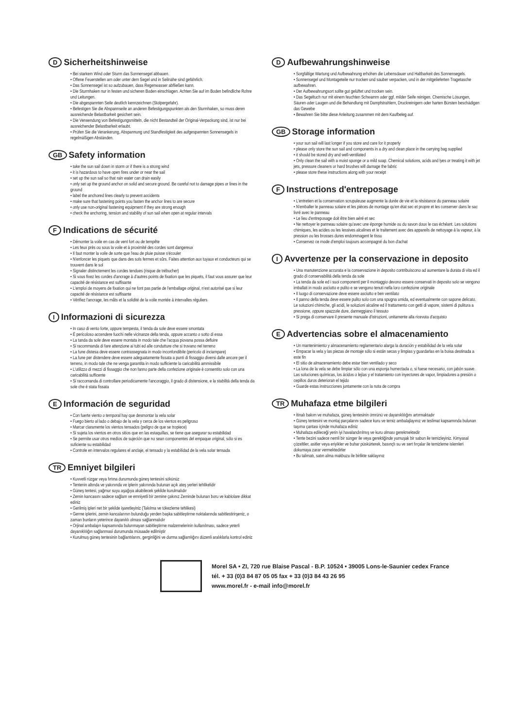D Sicherheitshinweise
• Bei starkem Wind oder Sturm das Sonnensegel abbauen.
• Offene Feuerstellen am oder unter dem Segel und in Seilnähe sind gefährlich.
• Das Sonnensegel ist so aufzubauen, dass Regenwasser abfließen kann.
• Die Sturmhaken nur in festen und sicheren Boden einschlagen. Achten Sie auf im Boden befindliche Rohre und Leitungen.
• Die abgespannten Seile deutlich kennzeichnen (Stolpergefahr).
• Befestigen Sie die Abspannseile an anderen Befestigungspunkten als den Sturmhaken, so muss deren ausreichende Belastbarkeit gesichert sein.
• Die Verwendung von Befestigungsmitteln, die nicht Bestandteil der Original-Verpackung sind, ist nur bei ausreichender Belastbarkeit erlaubt.
• Prüfen Sie die Verankerung, Abspannung und Standfestigkeit des aufgespannten Sonnensegels in regelmäßigen Abständen.
GB Safety information
• take the sun sail down in storm or if there is a strong wind
• it is hazardous to have open fires under or near the sail
• set up the sun sail so that rain water can drain easily
• only set up the ground anchor on solid and secure ground. Be careful not to damage pipes or lines in the ground
• label the anchored lines clearly to prevent accidents
• make sure that fastening points you fasten the anchor lines to are secure
• only use non-original fastening equipment if they are strong enough
• check the anchoring, tension and stability of sun sail when open at regular intervals
F Indications de sécurité
• Démonter la voile en cas de vent fort ou de tempête
• Les feux près ou sous la voile et à proximité des cordes sont dangereux
• Il faut monter la voile de sorte que l'eau de pluie puisse s'écouler
• N'enfoncer les piquets que dans des sols fermes et sûrs. Faites attention aux tuyaux et conducteurs qui se trouvent dans le sol
• Signaler distinctement les cordes tendues (risque de trébucher)
• Si vous fixez les cordes d'ancrage à d'autres points de fixation que les piquets, il faut vous assurer que leur capacité de résistance est suffisante
• L'emploi de moyens de fixation qui ne font pas partie de l'emballage original, n'est autorisé que si leur capacité de résistance est suffisante
• Vérifiez l'ancrage, les mâts et la solidité de la voile montée à intervalles réguliers
I Informazioni di sicurezza
• In caso di vento forte, oppure tempesta, il tenda da sole deve essere smontata
• È pericoloso accendere fuochi nelle vicinanze della tenda, oppure accanto o sotto di essa
• La tanda da sole deve essere montata in modo tale che l'acqua piovana possa defluire
• Si racommanda di fare attenzione ai tubi ed alle condutture che si trovano nel terreno
• La fune distesa deve essere contrassegnata in modo inconfondibile (pericolo di inciampare)
• La fune per distendere deve essere adeguatamente fissata a punti di fissaggio diversi dalle ancore per il terreno, in modo tale che ne venga garantita in modo sufficiente la caricabilità ammissibile
• L'utilizzo di mezzi di fissaggio che non fanno parte della confezione originale è consentito solo con una caricabilità sufficente
• Si raccomanda di controllare periodicamente l'ancoraggio, il grado di distensione, e la stabilità della tenda da sole che è stata fissata
E Información de seguridad
• Con fuerte viento o temporal hay que desmontar la vela solar
• Fuego bierto al lado o debajo de la vela y cerca de los vientos es peligroso
• Marcar claramente los vientos tensados (peligro de que se tropiece)
• Si sujeta los vientos en otros sitios que en las estaquillas, se tiene que asegurar su estabilidad
• Se permite usar otros medios de sujeción que no sean componentes del empaque original, sólo si es suficiente su estabilidad
• Controle en intervalos regulares el anclaje, el tensado y la estabilidad de la vela solar tensada
TR Emniyet bilgileri
• Kuvvetli rüzgar veya fırtına durumunda güneş tentesini sökünüz
• Tentenin altında ve yakınında ve iplerin yakınında bulunan açık ateş yerleri tehlikelidir
• Güneş tentesi, yağmur suyu aşağıya akabilecek şekilde kurulmalıdır
• Zemin kancasını sadece sağlam ve emniyetli bir zemine çakınız Zeminde bulunan boru ve kablolare dikkat ediniz
• Gerilmiş ipleri net bir şekilde işaretleyiniz (Takılma ve tökezleme tehlikesi)
• Germe iplerini, zemin kancalarının bulunduğu yerden başka sabitleştirme noktalarında sabitlestirirşeniz, o zaman bunların yeterince dayanıklı olması sağlanmalıdır
• Orjinal ambalajın kapsamında bulunmayan sabitleştirme malzemelerinin kullanılması, sadece yeterli dayanıklılığın sağlanmasi durumunda müsaade edilmiştir
• Kurulmuş güneş tentesinin bağlantılarını, gerginliğini ve durma sağlamlığını düzenli aralıklarla kontrol ediniz
D Aufbewahrungshinweise
• Sorgfältige Wartung und Aufbewahrung erhöhen die Lebensdauer und Haltbarkeit des Sonnensegels.
• Sonnensegel und Montageteile nur trocken und sauber verpacken, und in der mitgelieferten Tragetasche aufbewahren.
• Der Aufbewahrungsort sollte gut gelüftet und trocken sein.
• Das Segeltuch nur mit einem feuchten Schwamm oder ggf. milder Seife reinigen. Chemische Lösungen, Säuren oder Laugen und die Behandlung mit Dampfstrahlern, Druckreinigern oder harten Bürsten beschädigen das Gewebe
• Bewahren Sie bitte diese Anleitung zusammen mit dem Kaufbeleg auf.
GB Storage information
• your sun sail will last longer if you store and care for it properly
• please only store the sun sail and components in a dry and clean place in the carrying bag supplied
• it should be stored dry and well-ventilated
• Only clean the sail with a moist sponge or a mild soap. Chemical solutions, acids and lyes or treating it with jet jets, pressure cleaners or hard brushes will damage the fabric
• please store these instructions along with your receipt
F Instructions d'entreposage
• L'entretien et la conservation scrupuleuse augmente la durée de vie et la résistance du panneau solaire
• N'emballer le panneau solaire et les pièces de montage qu'en état sec et propre et les conserver dans le sac livré avec le panneau
• Le lieu d'entreposage doit être bien aéré et sec
• Ne nettoyer le panneau solaire qu'avec une éponge humide ou du savon doux le cas échéant. Les solutions chimiques, les acides ou les lessives alcalines et le traitement avec des appareils de nettoyage à la vapeur, à la pression ou les brosses dures endommagent le tissu
• Conservez ce mode d'emploi toujours accompagné du bon d'achat
I Avvertenze per la conservazione in deposito
• Una manutenzione accurata e la conservazione in deposito contribuiscono ad aumentare la durata di vita ed il grado di conservabilità della tenda da sole
• La tenda da sole ed i suoi componenti per il montaggio devono essere conservati in deposito solo se vengono imballati in modo asciutto e pulito e se vengono tenuti nella loro confezione originale
• Il luogo di conservazione deve essere asciutto e ben ventilato
• Il panno della tenda deve essere pulito solo con una spugna umida, ed eventualmente con sapone delicato. Le soluzioni chimiche, gli acidi, le soluzioni alcaline ed il trattamento con getti di vapore, sistemi di pulitura a pressione, oppure spazzole dure, danneggiano il tessuto
• Si prega di conservare il presente manuale d'istruzioni, unitamente alla ricevuta d'acquisto
E Advertencias sobre el almacenamiento
• Un mantenimiento y almacenamiento reglamentario alarga la duración y estabilidad de la vela solar
• Empacar la vela y las piezas de montaje sólo si están secas y limpias y guardarlas en la boisa destinada a este fin
• El sitio de almacenamiento debe estar bien ventilado y seco
• La lona de la vela se debe limpiar sólo con una esponja humectada o, si fuese necesario, con jabón suave. Las soluciones químicas, los ácidos o lejías y el tratamiento con inyectores de vapor, limpiadores a presión o cepillos duros deterioran el tejido
• Guarde estas instrucciones juntamente con la nota de compra
TR Muhafaza etme bilgileri
• İtinalı bakım ve muhafaza, güneş tentesinin ömrünü ve dayanıklılığını artırmaktadır
• Güneş tentesini ve montaj parçalarını sadece kuru ve temiz ambalajlayınız ve teslimat kapsamında bulunan taşıma çantası içinde muhafaza ediniz
• Muhafaza edileceği yerin iyi havalandırılmış ve kuru olması gerekmektedir
• Tente bezini sadece nemli bir sünger ile veya gerektiğinde yumuşak bir sabun ile temizleyiniz. Kimyasal çözeltiler, asitler veya eriyikler ve buhar püskürterek, basınçlı su ve sert fırçalar ile temizleme islemleri dokumaya zarar vermektedirler
• Bu talimatı, satın alma makbuzu ile birlikte saklayınız
Morel SA • ZI, 720 rue Blaise Pascal - B.P. 10524 • 39005 Lons-le-Saunier cedex France
tél. + 33 (0)3 84 87 05 05 fax + 33 (0)3 84 43 26 95
www.morel.fr - e-mail info@morel.fr